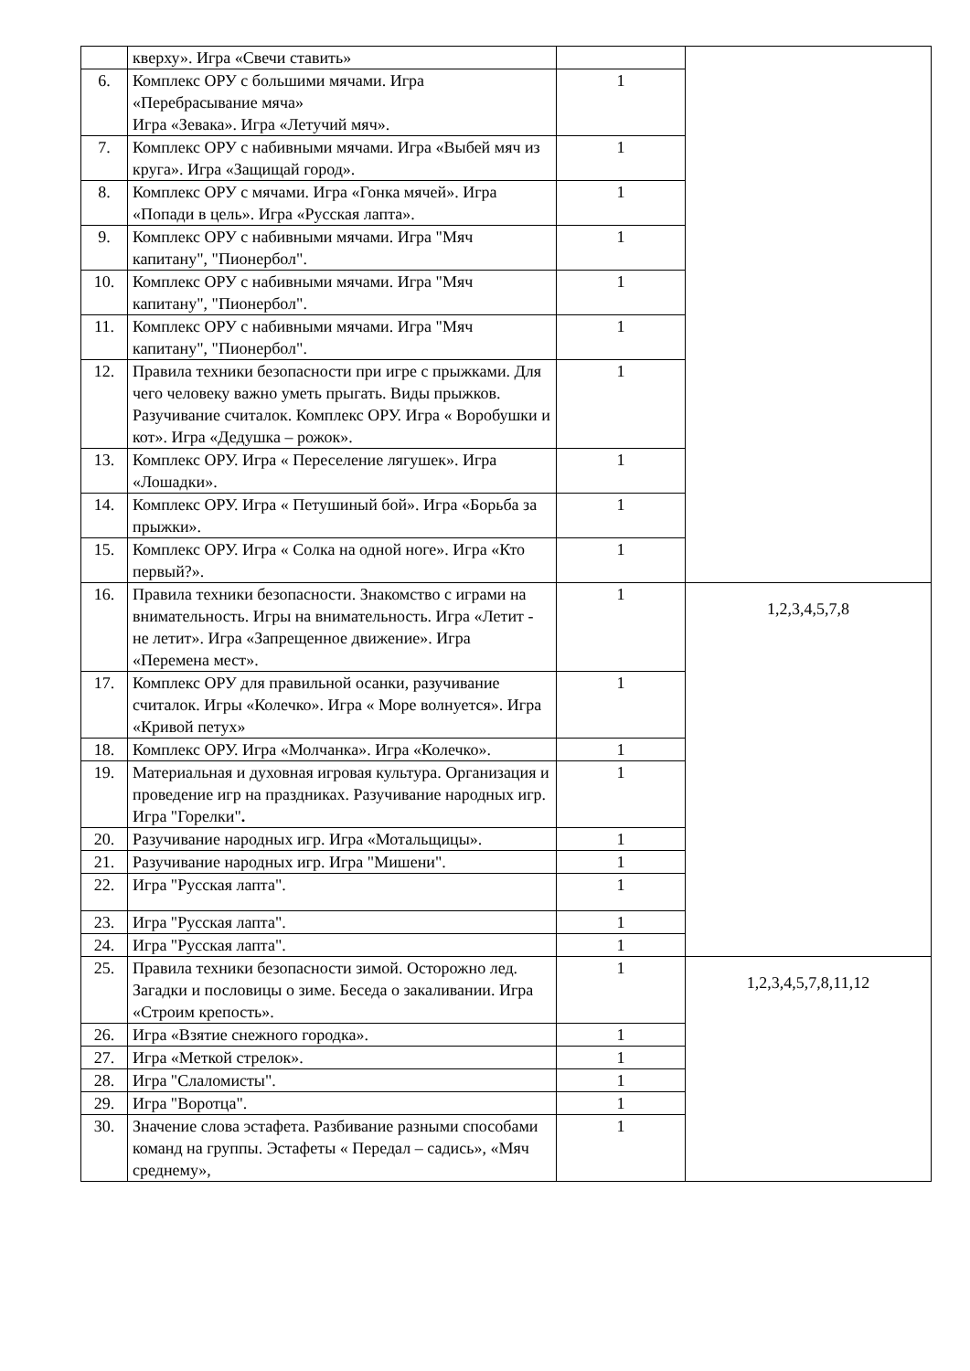| | кверху». Игра «Свечи ставить» | | |
| 6. | Комплекс ОРУ с большими мячами. Игра «Перебрасывание мяча» Игра «Зевака». Игра «Летучий мяч». | 1 | |
| 7. | Комплекс ОРУ с набивными мячами. Игра «Выбей мяч из круга». Игра «Защищай город». | 1 | |
| 8. | Комплекс ОРУ с мячами. Игра «Гонка мячей». Игра «Попади в цель». Игра «Русская лапта». | 1 | |
| 9. | Комплекс ОРУ с набивными мячами. Игра "Мяч капитану", "Пионербол". | 1 | |
| 10. | Комплекс ОРУ с набивными мячами. Игра "Мяч капитану", "Пионербол". | 1 | |
| 11. | Комплекс ОРУ с набивными мячами. Игра "Мяч капитану", "Пионербол". | 1 | |
| 12. | Правила техники безопасности при игре с прыжками. Для чего человеку важно уметь прыгать. Виды прыжков. Разучивание считалок. Комплекс ОРУ. Игра « Воробушки и кот». Игра «Дедушка – рожок». | 1 | |
| 13. | Комплекс ОРУ. Игра « Переселение лягушек». Игра «Лошадки». | 1 | |
| 14. | Комплекс ОРУ. Игра « Петушиный бой». Игра «Борьба за прыжки». | 1 | |
| 15. | Комплекс ОРУ. Игра « Солка на одной ноге». Игра «Кто первый?». | 1 | |
| 16. | Правила техники безопасности. Знакомство с играми на внимательность. Игры на внимательность. Игра «Летит - не летит». Игра «Запрещенное движение». Игра «Перемена мест». | 1 | 1,2,3,4,5,7,8 |
| 17. | Комплекс ОРУ для правильной осанки, разучивание считалок. Игры «Колечко». Игра « Море волнуется». Игра «Кривой петух» | 1 | |
| 18. | Комплекс ОРУ. Игра «Молчанка». Игра «Колечко». | 1 | |
| 19. | Материальная и духовная игровая культура. Организация и проведение игр на праздниках. Разучивание народных игр. Игра "Горелки" . | 1 | |
| 20. | Разучивание народных игр. Игра «Мотальщицы». | 1 | |
| 21. | Разучивание народных игр. Игра "Мишени". | 1 | |
| 22. | Игра "Русская лапта". | 1 | |
| 23. | Игра "Русская лапта". | 1 | |
| 24. | Игра "Русская лапта". | 1 | |
| 25. | Правила техники безопасности зимой. Осторожно лед. Загадки и пословицы о зиме. Беседа о закаливании. Игра «Строим крепость». | 1 | 1,2,3,4,5,7,8,11,12 |
| 26. | Игра «Взятие снежного городка». | 1 | |
| 27. | Игра «Меткой стрелок». | 1 | |
| 28. | Игра "Слаломисты". | 1 | |
| 29. | Игра "Воротца". | 1 | |
| 30. | Значение слова эстафета. Разбивание разными способами команд на группы. Эстафеты « Передал – садись», «Мяч среднему», | 1 | |